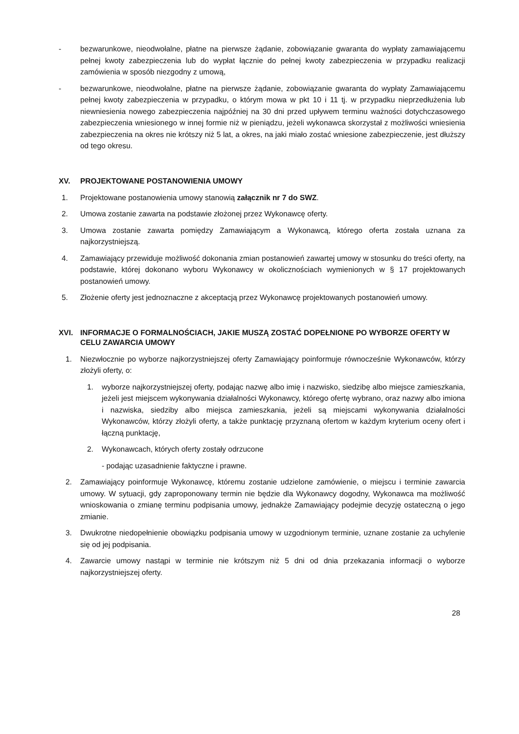- bezwarunkowe, nieodwołalne, płatne na pierwsze żądanie, zobowiązanie gwaranta do wypłaty zamawiającemu pełnej kwoty zabezpieczenia lub do wypłat łącznie do pełnej kwoty zabezpieczenia w przypadku realizacji zamówienia w sposób niezgodny z umową,
- bezwarunkowe, nieodwołalne, płatne na pierwsze żądanie, zobowiązanie gwaranta do wypłaty Zamawiającemu pełnej kwoty zabezpieczenia w przypadku, o którym mowa w pkt 10 i 11 tj. w przypadku nieprzedłużenia lub niewniesienia nowego zabezpieczenia najpóźniej na 30 dni przed upływem terminu ważności dotychczasowego zabezpieczenia wniesionego w innej formie niż w pieniądzu, jeżeli wykonawca skorzystał z możliwości wniesienia zabezpieczenia na okres nie krótszy niż 5 lat, a okres, na jaki miało zostać wniesione zabezpieczenie, jest dłuższy od tego okresu.
XV. PROJEKTOWANE POSTANOWIENIA UMOWY
1. Projektowane postanowienia umowy stanowią załącznik nr 7 do SWZ.
2. Umowa zostanie zawarta na podstawie złożonej przez Wykonawcę oferty.
3. Umowa zostanie zawarta pomiędzy Zamawiającym a Wykonawcą, którego oferta została uznana za najkorzystniejszą.
4. Zamawiający przewiduje możliwość dokonania zmian postanowień zawartej umowy w stosunku do treści oferty, na podstawie, której dokonano wyboru Wykonawcy w okolicznościach wymienionych w § 17 projektowanych postanowień umowy.
5. Złożenie oferty jest jednoznaczne z akceptacją przez Wykonawcę projektowanych postanowień umowy.
XVI. INFORMACJE O FORMALNOŚCIACH, JAKIE MUSZĄ ZOSTAĆ DOPEŁNIONE PO WYBORZE OFERTY W CELU ZAWARCIA UMOWY
1. Niezwłocznie po wyborze najkorzystniejszej oferty Zamawiający poinformuje równocześnie Wykonawców, którzy złożyli oferty, o:
1. wyborze najkorzystniejszej oferty, podając nazwę albo imię i nazwisko, siedzibę albo miejsce zamieszkania, jeżeli jest miejscem wykonywania działalności Wykonawcy, którego ofertę wybrano, oraz nazwy albo imiona i nazwiska, siedziby albo miejsca zamieszkania, jeżeli są miejscami wykonywania działalności Wykonawców, którzy złożyli oferty, a także punktację przyznaną ofertom w każdym kryterium oceny ofert i łączną punktację,
2. Wykonawcach, których oferty zostały odrzucone
- podając uzasadnienie faktyczne i prawne.
2. Zamawiający poinformuje Wykonawcę, któremu zostanie udzielone zamówienie, o miejscu i terminie zawarcia umowy. W sytuacji, gdy zaproponowany termin nie będzie dla Wykonawcy dogodny, Wykonawca ma możliwość wnioskowania o zmianę terminu podpisania umowy, jednakże Zamawiający podejmie decyzję ostateczną o jego zmianie.
3. Dwukrotne niedopełnienie obowiązku podpisania umowy w uzgodnionym terminie, uznane zostanie za uchylenie się od jej podpisania.
4. Zawarcie umowy nastąpi w terminie nie krótszym niż 5 dni od dnia przekazania informacji o wyborze najkorzystniejszej oferty.
28